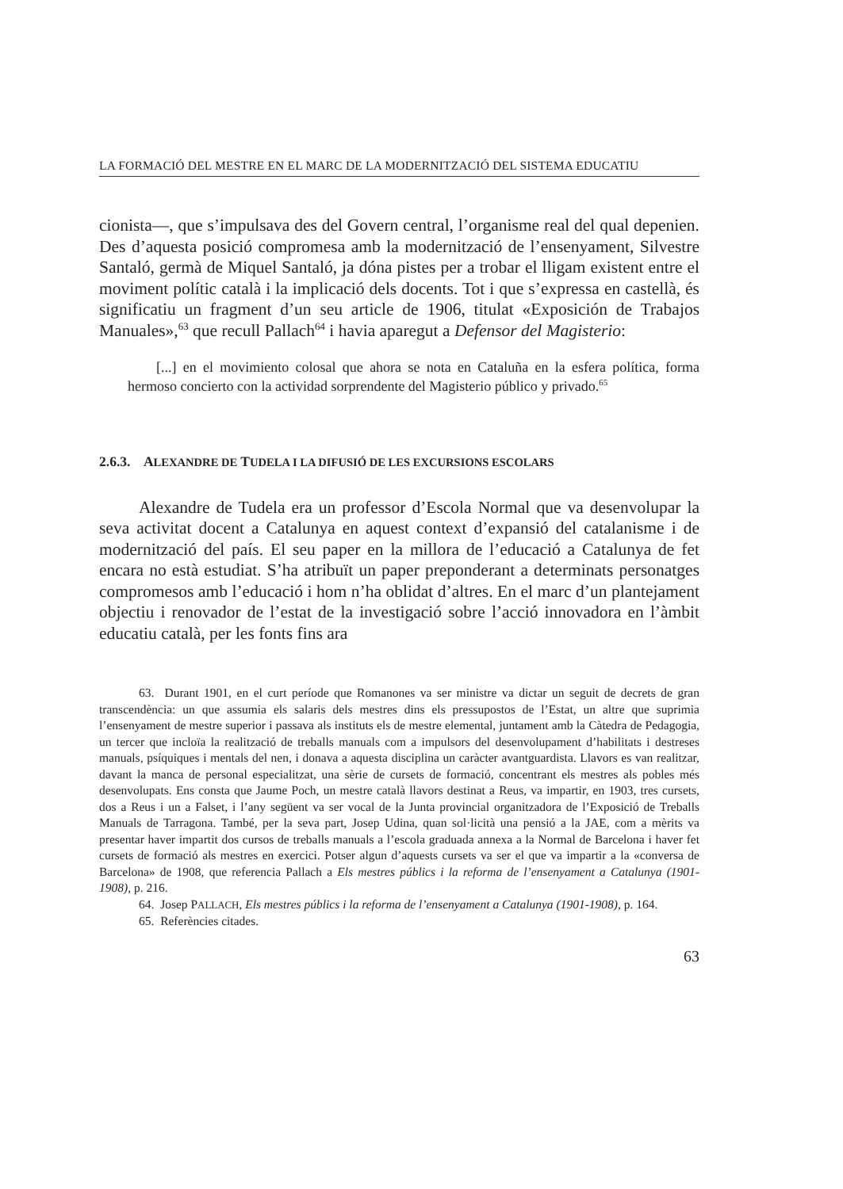LA FORMACIÓ DEL MESTRE EN EL MARC DE LA MODERNITZACIÓ DEL SISTEMA EDUCATIU
cionista—, que s’impulsava des del Govern central, l’organisme real del qual depenien. Des d’aquesta posició compromesa amb la modernització de l’ensenyament, Silvestre Santaló, germà de Miquel Santaló, ja dóna pistes per a trobar el lligam existent entre el moviment polític català i la implicació dels docents. Tot i que s’expressa en castellà, és significatiu un fragment d’un seu article de 1906, titulat «Exposición de Trabajos Manuales»,<sup>63</sup> que recull Pallach<sup>64</sup> i havia aparegut a Defensor del Magisterio:
[...] en el movimiento colosal que ahora se nota en Cataluña en la esfera política, forma hermoso concierto con la actividad sorprendente del Magisterio público y privado.<sup>65</sup>
2.6.3. ALEXANDRE DE TUDELA I LA DIFUSIÓ DE LES EXCURSIONS ESCOLARS
Alexandre de Tudela era un professor d’Escola Normal que va desenvolupar la seva activitat docent a Catalunya en aquest context d’expansió del catalanisme i de modernització del país. El seu paper en la millora de l’educació a Catalunya de fet encara no està estudiat. S’ha atribuït un paper preponderant a determinats personatges compromesos amb l’educació i hom n’ha oblidat d’altres. En el marc d’un plantejament objectiu i renovador de l’estat de la investigació sobre l’acció innovadora en l’àmbit educatiu català, per les fonts fins ara
63. Durant 1901, en el curt període que Romanones va ser ministre va dictar un seguit de decrets de gran transcendència: un que assumia els salaris dels mestres dins els pressupostos de l’Estat, un altre que suprimia l’ensenyament de mestre superior i passava als instituts els de mestre elemental, juntament amb la Càtedra de Pedagogia, un tercer que incloïa la realització de treballs manuals com a impulsors del desenvolupament d’habilitats i destreses manuals, psíquiques i mentals del nen, i donava a aquesta disciplina un caràcter avantguardista. Llavors es van realitzar, davant la manca de personal especialitzat, una sèrie de cursets de formació, concentrant els mestres als pobles més desenvolupats. Ens consta que Jaume Poch, un mestre català llavors destinat a Reus, va impartir, en 1903, tres cursets, dos a Reus i un a Falset, i l’any següent va ser vocal de la Junta provincial organitzadora de l’Exposició de Treballs Manuals de Tarragona. També, per la seva part, Josep Udina, quan sol·licità una pensió a la JAE, com a mèrits va presentar haver impartit dos cursos de treballs manuals a l’escola graduada annexa a la Normal de Barcelona i haver fet cursets de formació als mestres en exercici. Potser algun d’aquests cursets va ser el que va impartir a la «conversa de Barcelona» de 1908, que referencia Pallach a Els mestres públics i la reforma de l’ensenyament a Catalunya (1901-1908), p. 216.
64. Josep PALLACH, Els mestres públics i la reforma de l’ensenyament a Catalunya (1901-1908), p. 164.
65. Referències citades.
63